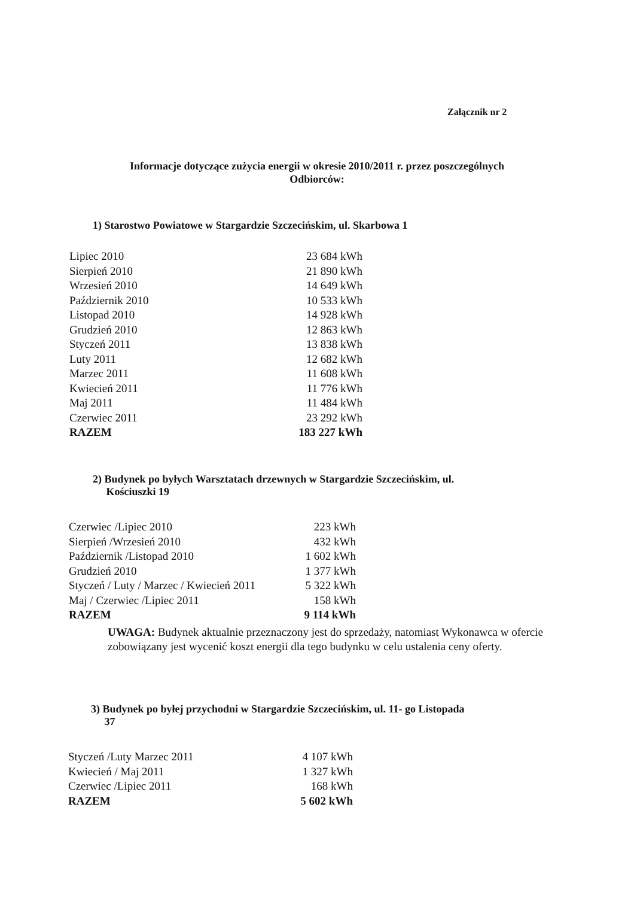Załącznik nr 2
Informacje dotyczące zużycia energii w okresie 2010/2011 r. przez poszczególnych
Odbiorców:
1) Starostwo Powiatowe w Stargardzie Szczecińskim, ul. Skarbowa 1
| Lipiec 2010 | 23 684 kWh |
| Sierpień 2010 | 21 890 kWh |
| Wrzesień 2010 | 14 649 kWh |
| Październik 2010 | 10 533 kWh |
| Listopad 2010 | 14 928 kWh |
| Grudzień 2010 | 12 863 kWh |
| Styczeń 2011 | 13 838 kWh |
| Luty 2011 | 12 682 kWh |
| Marzec 2011 | 11 608 kWh |
| Kwiecień 2011 | 11 776 kWh |
| Maj 2011 | 11 484 kWh |
| Czerwiec 2011 | 23 292 kWh |
| RAZEM | 183 227 kWh |
2) Budynek po byłych Warsztatach drzewnych w Stargardzie Szczecińskim, ul.
Kościuszki 19
| Czerwiec /Lipiec 2010 | 223 kWh |
| Sierpień /Wrzesień 2010 | 432 kWh |
| Październik /Listopad 2010 | 1 602 kWh |
| Grudzień 2010 | 1 377 kWh |
| Styczeń / Luty / Marzec / Kwiecień 2011 | 5 322 kWh |
| Maj / Czerwiec /Lipiec 2011 | 158 kWh |
| RAZEM | 9 114 kWh |
UWAGA: Budynek aktualnie przeznaczony jest do sprzedaży, natomiast Wykonawca w ofercie zobowiązany jest wycenić koszt energii dla tego budynku w celu ustalenia ceny oferty.
3) Budynek po byłej przychodni w Stargardzie Szczecińskim, ul. 11- go Listopada
37
| Styczeń /Luty Marzec 2011 | 4 107 kWh |
| Kwiecień / Maj 2011 | 1 327 kWh |
| Czerwiec /Lipiec 2011 | 168 kWh |
| RAZEM | 5 602 kWh |